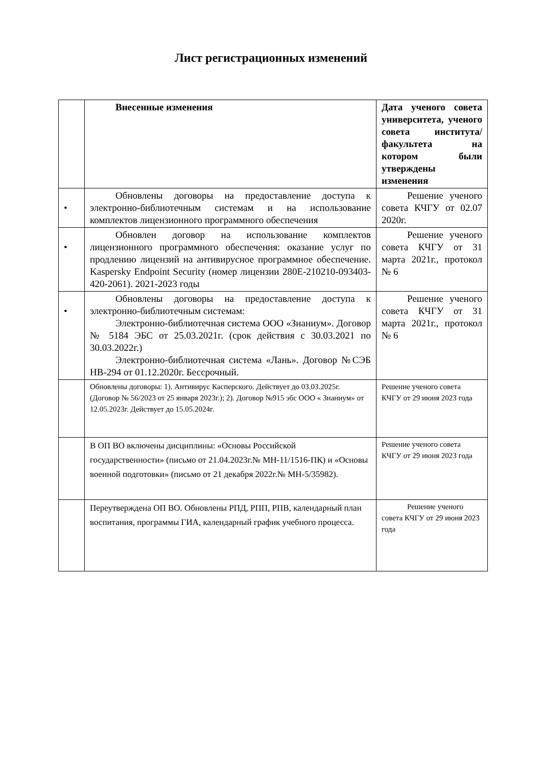Лист регистрационных изменений
| | Внесенные изменения | Дата ученого совета университета, ученого совета института/факультета на котором были утверждены изменения |
| --- | --- | --- |
| • | Обновлены договоры на предоставление доступа к электронно-библиотечным системам и на использование комплектов лицензионного программного обеспечения | Решение ученого совета КЧГУ от 02.07 2020г. |
| • | Обновлен договор на использование комплектов лицензионного программного обеспечения: оказание услуг по продлению лицензий на антивирусное программное обеспечение. Kaspersky Endpoint Security (номер лицензии 280E-210210-093403-420-2061). 2021-2023 годы | Решение ученого совета КЧГУ от 31 марта 2021г., протокол № 6 |
| • | Обновлены договоры на предоставление доступа к электронно-библиотечным системам: Электронно-библиотечная система ООО «Знаниум». Договор № 5184 ЭБС от 25.03.2021г. (срок действия с 30.03.2021 по 30.03.2022г.) Электронно-библиотечная система «Лань». Договор №СЭБ НВ-294 от 01.12.2020г. Бессрочный. | Решение ученого совета КЧГУ от 31 марта 2021г., протокол № 6 |
| | Обновлены договоры: 1). Антивирус Касперского. Действует до 03.03.2025г. (Договор № 56/2023 от 25 января 2023г.); 2). Договор №915 эбс ООО « Знаниум» от 12.05.2023г. Действует до 15.05.2024г. | Решение ученого совета КЧГУ от 29 июня 2023 года |
| | В ОП ВО включены дисциплины: «Основы Российской государственности» (письмо от 21.04.2023г.№ МН-11/1516-ПК) и «Основы военной подготовки» (письмо от 21 декабря 2022г.№ МН-5/35982). | Решение ученого совета КЧГУ от 29 июня 2023 года |
| | Переутверждена ОП ВО. Обновлены РПД, РПП, РПВ, календарный план воспитания, программы ГИА, календарный график учебного процесса. | Решение ученого совета КЧГУ от 29 июня 2023 года |